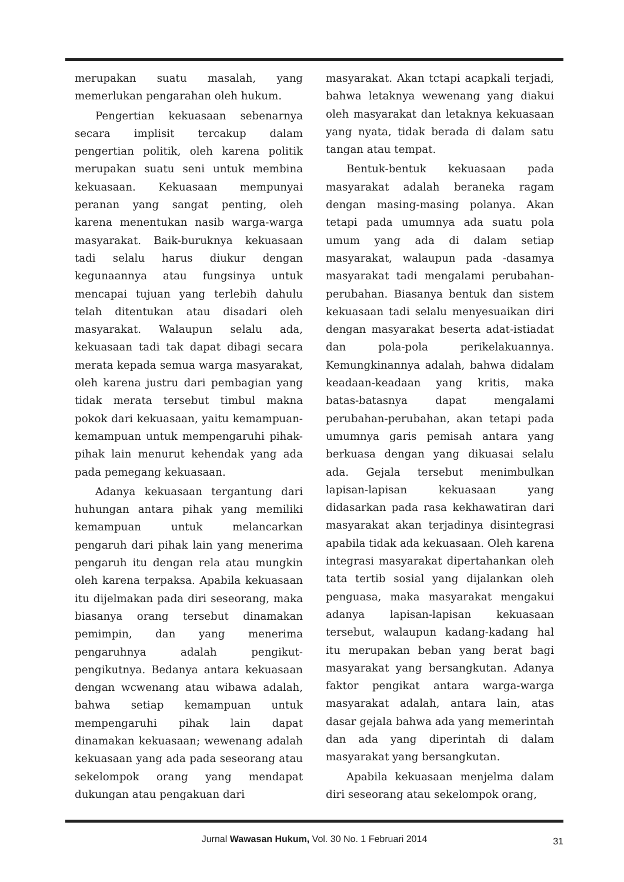merupakan suatu masalah, yang memerlukan pengarahan oleh hukum.
Pengertian kekuasaan sebenarnya secara implisit tercakup dalam pengertian politik, oleh karena politik merupakan suatu seni untuk membina kekuasaan. Kekuasaan mempunyai peranan yang sangat penting, oleh karena menentukan nasib warga-warga masyarakat. Baik-buruknya kekuasaan tadi selalu harus diukur dengan kegunaannya atau fungsinya untuk mencapai tujuan yang terlebih dahulu telah ditentukan atau disadari oleh masyarakat. Walaupun selalu ada, kekuasaan tadi tak dapat dibagi secara merata kepada semua warga masyarakat, oleh karena justru dari pembagian yang tidak merata tersebut timbul makna pokok dari kekuasaan, yaitu kemampuan-kemampuan untuk mempengaruhi pihak-pihak lain menurut kehendak yang ada pada pemegang kekuasaan.
Adanya kekuasaan tergantung dari huhungan antara pihak yang memiliki kemampuan untuk melancarkan pengaruh dari pihak lain yang menerima pengaruh itu dengan rela atau mungkin oleh karena terpaksa. Apabila kekuasaan itu dijelmakan pada diri seseorang, maka biasanya orang tersebut dinamakan pemimpin, dan yang menerima pengaruhnya adalah pengikut-pengikutnya. Bedanya antara kekuasaan dengan wcwenang atau wibawa adalah, bahwa setiap kemampuan untuk mempengaruhi pihak lain dapat dinamakan kekuasaan; wewenang adalah kekuasaan yang ada pada seseorang atau sekelompok orang yang mendapat dukungan atau pengakuan dari
masyarakat. Akan tctapi acapkali terjadi, bahwa letaknya wewenang yang diakui oleh masyarakat dan letaknya kekuasaan yang nyata, tidak berada di dalam satu tangan atau tempat.
Bentuk-bentuk kekuasaan pada masyarakat adalah beraneka ragam dengan masing-masing polanya. Akan tetapi pada umumnya ada suatu pola umum yang ada di dalam setiap masyarakat, walaupun pada -dasamya masyarakat tadi mengalami perubahan-perubahan. Biasanya bentuk dan sistem kekuasaan tadi selalu menyesuaikan diri dengan masyarakat beserta adat-istiadat dan pola-pola perikelakuannya. Kemungkinannya adalah, bahwa didalam keadaan-keadaan yang kritis, maka batas-batasnya dapat mengalami perubahan-perubahan, akan tetapi pada umumnya garis pemisah antara yang berkuasa dengan yang dikuasai selalu ada. Gejala tersebut menimbulkan lapisan-lapisan kekuasaan yang didasarkan pada rasa kekhawatiran dari masyarakat akan terjadinya disintegrasi apabila tidak ada kekuasaan. Oleh karena integrasi masyarakat dipertahankan oleh tata tertib sosial yang dijalankan oleh penguasa, maka masyarakat mengakui adanya lapisan-lapisan kekuasaan tersebut, walaupun kadang-kadang hal itu merupakan beban yang berat bagi masyarakat yang bersangkutan. Adanya faktor pengikat antara warga-warga masyarakat adalah, antara lain, atas dasar gejala bahwa ada yang memerintah dan ada yang diperintah di dalam masyarakat yang bersangkutan.
Apabila kekuasaan menjelma dalam diri seseorang atau sekelompok orang,
Jurnal Wawasan Hukum, Vol. 30 No. 1 Februari 2014
31